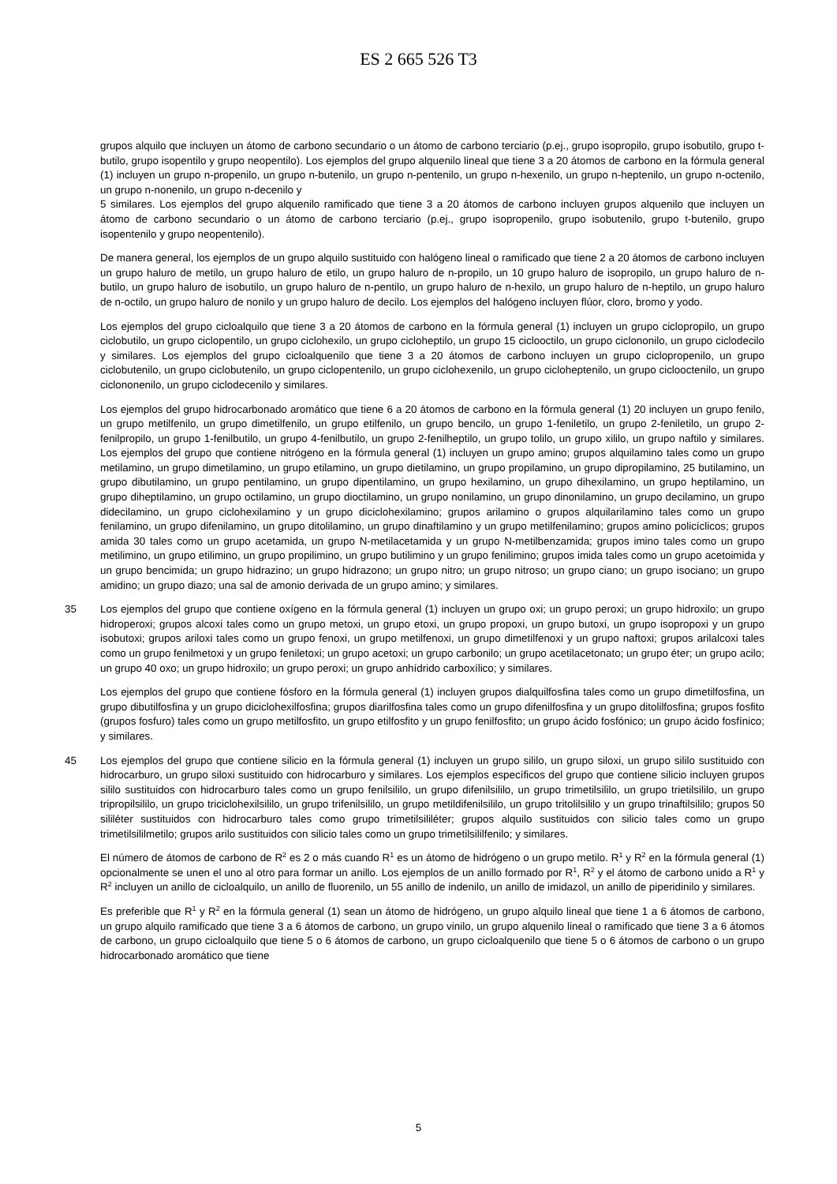ES 2 665 526 T3
grupos alquilo que incluyen un átomo de carbono secundario o un átomo de carbono terciario (p.ej., grupo isopropilo, grupo isobutilo, grupo t-butilo, grupo isopentilo y grupo neopentilo). Los ejemplos del grupo alquenilo lineal que tiene 3 a 20 átomos de carbono en la fórmula general (1) incluyen un grupo n-propenilo, un grupo n-butenilo, un grupo n-pentenilo, un grupo n-hexenilo, un grupo n-heptenilo, un grupo n-octenilo, un grupo n-nonenilo, un grupo n-decenilo y
5 similares. Los ejemplos del grupo alquenilo ramificado que tiene 3 a 20 átomos de carbono incluyen grupos alquenilo que incluyen un átomo de carbono secundario o un átomo de carbono terciario (p.ej., grupo isopropenilo, grupo isobutenilo, grupo t-butenilo, grupo isopentenilo y grupo neopentenilo).
De manera general, los ejemplos de un grupo alquilo sustituido con halógeno lineal o ramificado que tiene 2 a 20 átomos de carbono incluyen un grupo haluro de metilo, un grupo haluro de etilo, un grupo haluro de n-propilo, un 10 grupo haluro de isopropilo, un grupo haluro de n-butilo, un grupo haluro de isobutilo, un grupo haluro de n-pentilo, un grupo haluro de n-hexilo, un grupo haluro de n-heptilo, un grupo haluro de n-octilo, un grupo haluro de nonilo y un grupo haluro de decilo. Los ejemplos del halógeno incluyen flúor, cloro, bromo y yodo.
Los ejemplos del grupo cicloalquilo que tiene 3 a 20 átomos de carbono en la fórmula general (1) incluyen un grupo ciclopropilo, un grupo ciclobutilo, un grupo ciclopentilo, un grupo ciclohexilo, un grupo cicloheptilo, un grupo 15 ciclooctilo, un grupo ciclononilo, un grupo ciclodecilo y similares. Los ejemplos del grupo cicloalquenilo que tiene 3 a 20 átomos de carbono incluyen un grupo ciclopropenilo, un grupo ciclobutenilo, un grupo ciclobutenilo, un grupo ciclopentenilo, un grupo ciclohexenilo, un grupo cicloheptenilo, un grupo ciclooctenilo, un grupo ciclononenilo, un grupo ciclodecenilo y similares.
Los ejemplos del grupo hidrocarbonado aromático que tiene 6 a 20 átomos de carbono en la fórmula general (1) 20 incluyen un grupo fenilo, un grupo metilfenilo, un grupo dimetilfenilo, un grupo etilfenilo, un grupo bencilo, un grupo 1-feniletilo, un grupo 2-feniletilo, un grupo 2-fenilpropilo, un grupo 1-fenilbutilo, un grupo 4-fenilbutilo, un grupo 2-fenilheptilo, un grupo tolilo, un grupo xililo, un grupo naftilo y similares. Los ejemplos del grupo que contiene nitrógeno en la fórmula general (1) incluyen un grupo amino; grupos alquilamino tales como un grupo metilamino, un grupo dimetilamino, un grupo etilamino, un grupo dietilamino, un grupo propilamino, un grupo dipropilamino, 25 butilamino, un grupo dibutilamino, un grupo pentilamino, un grupo dipentilamino, un grupo hexilamino, un grupo dihexilamino, un grupo heptilamino, un grupo diheptilamino, un grupo octilamino, un grupo dioctilamino, un grupo nonilamino, un grupo dinonilamino, un grupo decilamino, un grupo didecilamino, un grupo ciclohexilamino y un grupo diciclohexilamino; grupos arilamino o grupos alquilarilamino tales como un grupo fenilamino, un grupo difenilamino, un grupo ditolilamino, un grupo dinaftilamino y un grupo metilfenilamino; grupos amino policíclicos; grupos amida 30 tales como un grupo acetamida, un grupo N-metilacetamida y un grupo N-metilbenzamida; grupos imino tales como un grupo metilimino, un grupo etilimino, un grupo propilimino, un grupo butilimino y un grupo fenilimino; grupos imida tales como un grupo acetoimida y un grupo bencimida; un grupo hidrazino; un grupo hidrazono; un grupo nitro; un grupo nitroso; un grupo ciano; un grupo isociano; un grupo amidino; un grupo diazo; una sal de amonio derivada de un grupo amino; y similares.
35 Los ejemplos del grupo que contiene oxígeno en la fórmula general (1) incluyen un grupo oxi; un grupo peroxi; un grupo hidroxilo; un grupo hidroperoxi; grupos alcoxi tales como un grupo metoxi, un grupo etoxi, un grupo propoxi, un grupo butoxi, un grupo isopropoxi y un grupo isobutoxi; grupos ariloxi tales como un grupo fenoxi, un grupo metilfenoxi, un grupo dimetilfenoxi y un grupo naftoxi; grupos arilalcoxi tales como un grupo fenilmetoxi y un grupo feniletoxi; un grupo acetoxi; un grupo carbonilo; un grupo acetilacetonato; un grupo éter; un grupo acilo; un grupo 40 oxo; un grupo hidroxilo; un grupo peroxi; un grupo anhídrido carboxílico; y similares.
Los ejemplos del grupo que contiene fósforo en la fórmula general (1) incluyen grupos dialquilfosfina tales como un grupo dimetilfosfina, un grupo dibutilfosfina y un grupo diciclohexilfosfina; grupos diarilfosfina tales como un grupo difenilfosfina y un grupo ditolilfosfina; grupos fosfito (grupos fosfuro) tales como un grupo metilfosfito, un grupo etilfosfito y un grupo fenilfosfito; un grupo ácido fosfónico; un grupo ácido fosfínico; y similares.
45 Los ejemplos del grupo que contiene silicio en la fórmula general (1) incluyen un grupo sililo, un grupo siloxi, un grupo sililo sustituido con hidrocarburo, un grupo siloxi sustituido con hidrocarburo y similares. Los ejemplos específicos del grupo que contiene silicio incluyen grupos sililo sustituidos con hidrocarburo tales como un grupo fenilsililo, un grupo difenilsililo, un grupo trimetilsililo, un grupo trietilsililo, un grupo tripropilsililo, un grupo triciclohexilsililo, un grupo trifenilsililo, un grupo metildifenilsililo, un grupo tritolilsililo y un grupo trinaftilsililo; grupos 50 sililéter sustituidos con hidrocarburo tales como grupo trimetilsililéter; grupos alquilo sustituidos con silicio tales como un grupo trimetilsililmetilo; grupos arilo sustituidos con silicio tales como un grupo trimetilsililfenilo; y similares.
El número de átomos de carbono de R<sup>2</sup> es 2 o más cuando R<sup>1</sup> es un átomo de hidrógeno o un grupo metilo. R<sup>1</sup> y R<sup>2</sup> en la fórmula general (1) opcionalmente se unen el uno al otro para formar un anillo. Los ejemplos de un anillo formado por R<sup>1</sup>, R<sup>2</sup> y el átomo de carbono unido a R<sup>1</sup> y R<sup>2</sup> incluyen un anillo de cicloalquilo, un anillo de fluorenilo, un 55 anillo de indenilo, un anillo de imidazol, un anillo de piperidinilo y similares.
Es preferible que R<sup>1</sup> y R<sup>2</sup> en la fórmula general (1) sean un átomo de hidrógeno, un grupo alquilo lineal que tiene 1 a 6 átomos de carbono, un grupo alquilo ramificado que tiene 3 a 6 átomos de carbono, un grupo vinilo, un grupo alquenilo lineal o ramificado que tiene 3 a 6 átomos de carbono, un grupo cicloalquilo que tiene 5 o 6 átomos de carbono, un grupo cicloalquenilo que tiene 5 o 6 átomos de carbono o un grupo hidrocarbonado aromático que tiene
5